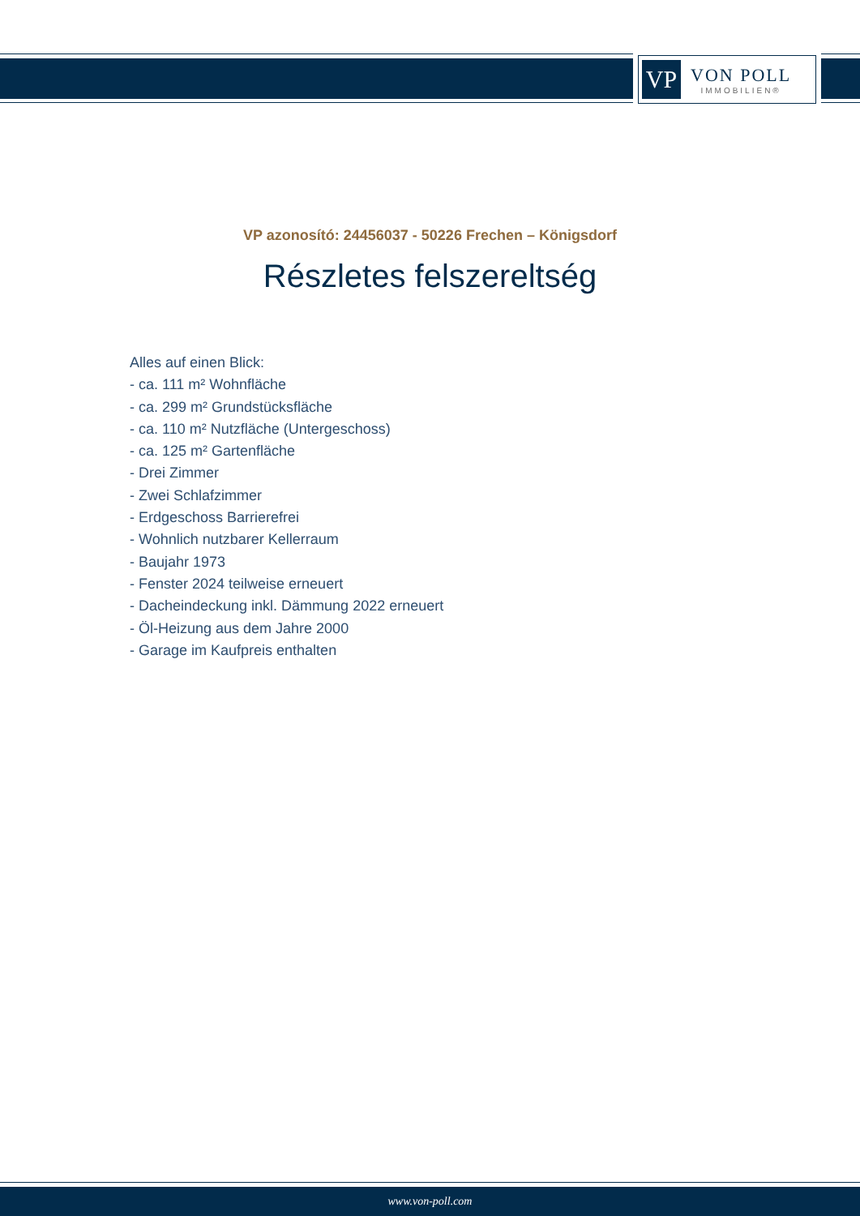VP
VON POLL
IMMOBILIEN®
VP azonosító: 24456037 - 50226 Frechen – Königsdorf
Részletes felszereltség
Alles auf einen Blick:
- ca. 111 m² Wohnfläche
- ca. 299 m² Grundstücksfläche
- ca. 110 m² Nutzfläche (Untergeschoss)
- ca. 125 m² Gartenfläche
- Drei Zimmer
- Zwei Schlafzimmer
- Erdgeschoss Barrierefrei
- Wohnlich nutzbarer Kellerraum
- Baujahr 1973
- Fenster 2024 teilweise erneuert
- Dacheindeckung inkl. Dämmung 2022 erneuert
- Öl-Heizung aus dem Jahre 2000
- Garage im Kaufpreis enthalten
www.von-poll.com